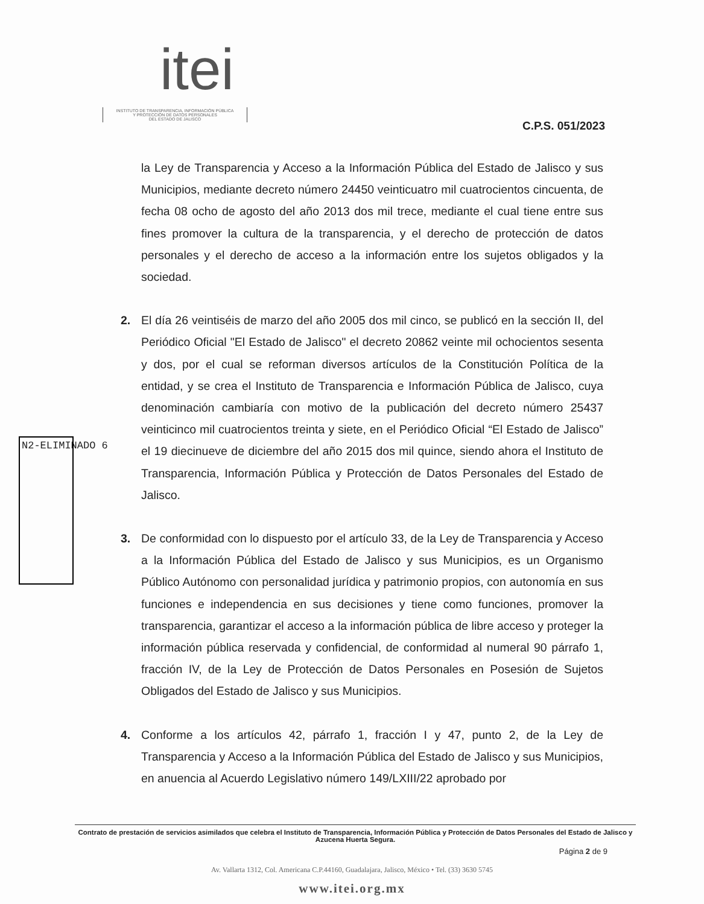itei
INSTITUTO DE TRANSPARENCIA, INFORMACIÓN PÚBLICA
Y PROTECCIÓN DE DATOS PERSONALES
DEL ESTADO DE JALISCO
C.P.S. 051/2023
N2-ELIMINADO 6
la Ley de Transparencia y Acceso a la Información Pública del Estado de Jalisco y sus Municipios, mediante decreto número 24450 veinticuatro mil cuatrocientos cincuenta, de fecha 08 ocho de agosto del año 2013 dos mil trece, mediante el cual tiene entre sus fines promover la cultura de la transparencia, y el derecho de protección de datos personales y el derecho de acceso a la información entre los sujetos obligados y la sociedad.
2. El día 26 veintiséis de marzo del año 2005 dos mil cinco, se publicó en la sección II, del Periódico Oficial "El Estado de Jalisco" el decreto 20862 veinte mil ochocientos sesenta y dos, por el cual se reforman diversos artículos de la Constitución Política de la entidad, y se crea el Instituto de Transparencia e Información Pública de Jalisco, cuya denominación cambiaría con motivo de la publicación del decreto número 25437 veinticinco mil cuatrocientos treinta y siete, en el Periódico Oficial “El Estado de Jalisco” el 19 diecinueve de diciembre del año 2015 dos mil quince, siendo ahora el Instituto de Transparencia, Información Pública y Protección de Datos Personales del Estado de Jalisco.
3. De conformidad con lo dispuesto por el artículo 33, de la Ley de Transparencia y Acceso a la Información Pública del Estado de Jalisco y sus Municipios, es un Organismo Público Autónomo con personalidad jurídica y patrimonio propios, con autonomía en sus funciones e independencia en sus decisiones y tiene como funciones, promover la transparencia, garantizar el acceso a la información pública de libre acceso y proteger la información pública reservada y confidencial, de conformidad al numeral 90 párrafo 1, fracción IV, de la Ley de Protección de Datos Personales en Posesión de Sujetos Obligados del Estado de Jalisco y sus Municipios.
4. Conforme a los artículos 42, párrafo 1, fracción I y 47, punto 2, de la Ley de Transparencia y Acceso a la Información Pública del Estado de Jalisco y sus Municipios, en anuencia al Acuerdo Legislativo número 149/LXIII/22 aprobado por
Contrato de prestación de servicios asimilados que celebra el Instituto de Transparencia, Información Pública y Protección de Datos Personales del Estado de Jalisco y Azucena Huerta Segura.
Página 2 de 9
Av. Vallarta 1312, Col. Americana C.P.44160, Guadalajara, Jalisco, México • Tel. (33) 3630 5745
www.itei.org.mx